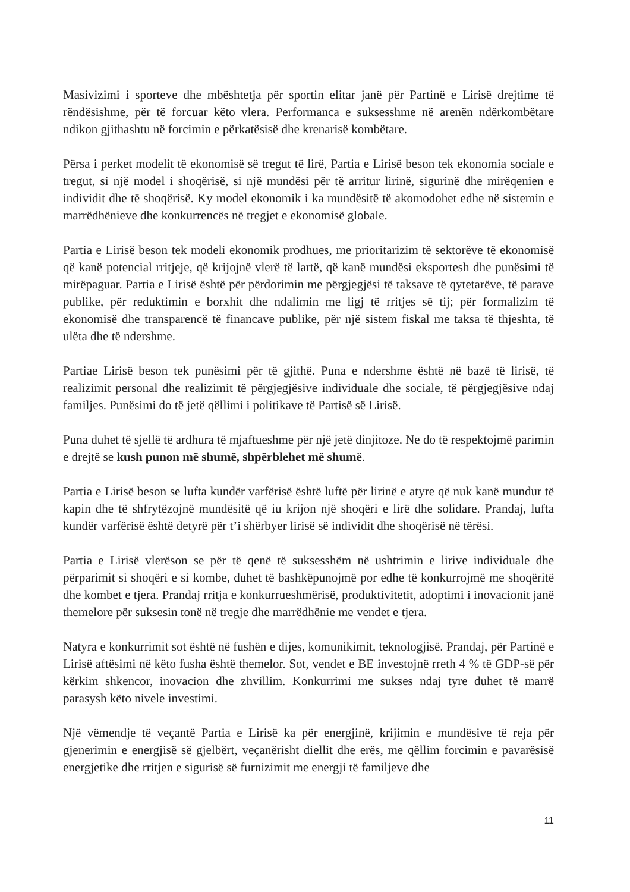Masivizimi i sporteve dhe mbështetja për sportin elitar janë për Partinë e Lirisë drejtime të rëndësishme, për të forcuar këto vlera. Performanca e suksesshme në arenën ndërkombëtare ndikon gjithashtu në forcimin e përkatësisë dhe krenarisë kombëtare.
Përsa i perket modelit të ekonomisë së tregut të lirë, Partia e Lirisë beson tek ekonomia sociale e tregut, si një model i shoqërisë, si një mundësi për të arritur lirinë, sigurinë dhe mirëqenien e individit dhe të shoqërisë. Ky model ekonomik i ka mundësitë të akomodohet edhe në sistemin e marrëdhënieve dhe konkurrencës në tregjet e ekonomisë globale.
Partia e Lirisë beson tek modeli ekonomik prodhues, me prioritarizim të sektorëve të ekonomisë që kanë potencial rritjeje, që krijojnë vlerë të lartë, që kanë mundësi eksportesh dhe punësimi të mirëpaguar. Partia e Lirisë është për përdorimin me përgjegjësi të taksave të qytetarëve, të parave publike, për reduktimin e borxhit dhe ndalimin me ligj të rritjes së tij; për formalizim të ekonomisë dhe transparencë të financave publike, për një sistem fiskal me taksa të thjeshta, të ulëta dhe të ndershme.
Partiae Lirisë beson tek punësimi për të gjithë. Puna e ndershme është në bazë të lirisë, të realizimit personal dhe realizimit të përgjegjësive individuale dhe sociale, të përgjegjësive ndaj familjes. Punësimi do të jetë qëllimi i politikave të Partisë së Lirisë.
Puna duhet të sjellë të ardhura të mjaftueshme për një jetë dinjitoze. Ne do të respektojmë parimin e drejtë se kush punon më shumë, shpërblehet më shumë.
Partia e Lirisë beson se lufta kundër varfërisë është luftë për lirinë e atyre që nuk kanë mundur të kapin dhe të shfrytëzojnë mundësitë që iu krijon një shoqëri e lirë dhe solidare. Prandaj, lufta kundër varfërisë është detyrë për t’i shërbyer lirisë së individit dhe shoqërisë në tërësi.
Partia e Lirisë vlerëson se për të qenë të suksesshëm në ushtrimin e lirive individuale dhe përparimit si shoqëri e si kombe, duhet të bashkëpunojmë por edhe të konkurrojmë me shoqëritë dhe kombet e tjera. Prandaj rritja e konkurrueshmërisë, produktivitetit, adoptimi i inovacionit janë themelore për suksesin tonë në tregje dhe marrëdhënie me vendet e tjera.
Natyra e konkurrimit sot është në fushën e dijes, komunikimit, teknologjisë. Prandaj, për Partinë e Lirisë aftësimi në këto fusha është themelor. Sot, vendet e BE investojnë rreth 4 % të GDP-së për kërkim shkencor, inovacion dhe zhvillim. Konkurrimi me sukses ndaj tyre duhet të marrë parasysh këto nivele investimi.
Një vëmendje të veçantë Partia e Lirisë ka për energjinë, krijimin e mundësive të reja për gjenerimin e energjisë së gjelbërt, veçanërisht diellit dhe erës, me qëllim forcimin e pavarësisë energjetike dhe rritjen e sigurisë së furnizimit me energji të familjeve dhe
11